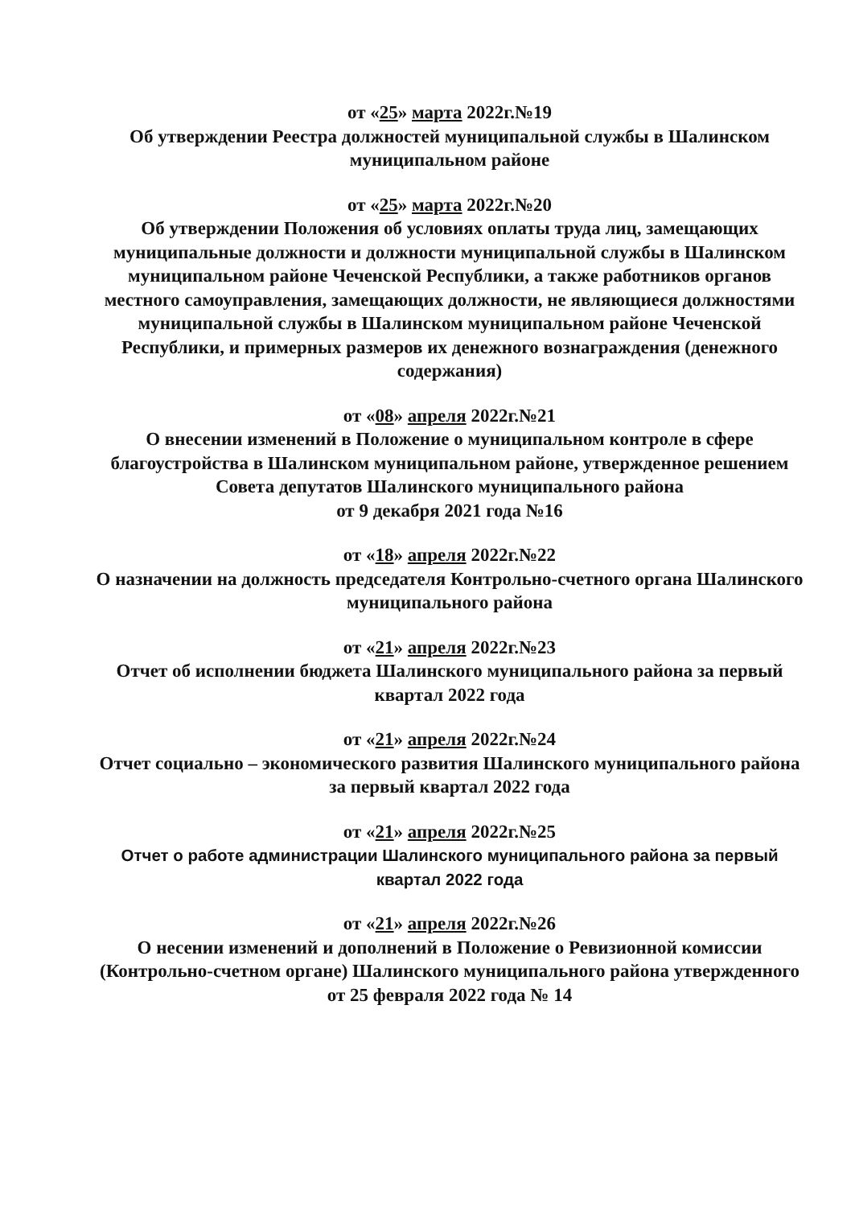от «25» марта 2022г.№19
Об утверждении Реестра должностей муниципальной службы в Шалинском муниципальном районе
от «25» марта 2022г.№20
Об утверждении Положения об условиях оплаты труда лиц, замещающих муниципальные должности и должности муниципальной службы в Шалинском муниципальном районе Чеченской Республики, а также работников органов местного самоуправления, замещающих должности, не являющиеся должностями муниципальной службы в Шалинском муниципальном районе Чеченской Республики, и примерных размеров их денежного вознаграждения (денежного содержания)
от «08» апреля 2022г.№21
О внесении изменений в Положение о муниципальном контроле в сфере благоустройства в Шалинском муниципальном районе, утвержденное решением Совета депутатов Шалинского муниципального района
от 9 декабря 2021 года №16
от «18» апреля 2022г.№22
О назначении на должность председателя Контрольно-счетного органа Шалинского муниципального района
от «21» апреля 2022г.№23
Отчет об исполнении бюджета Шалинского муниципального района за первый квартал 2022 года
от «21» апреля 2022г.№24
Отчет социально – экономического развития Шалинского муниципального района за первый квартал 2022 года
от «21» апреля 2022г.№25
Отчет о работе администрации Шалинского муниципального района за первый квартал 2022 года
от «21» апреля 2022г.№26
О несении изменений и дополнений в Положение о Ревизионной комиссии (Контрольно-счетном органе) Шалинского муниципального района утвержденного от 25 февраля 2022 года № 14